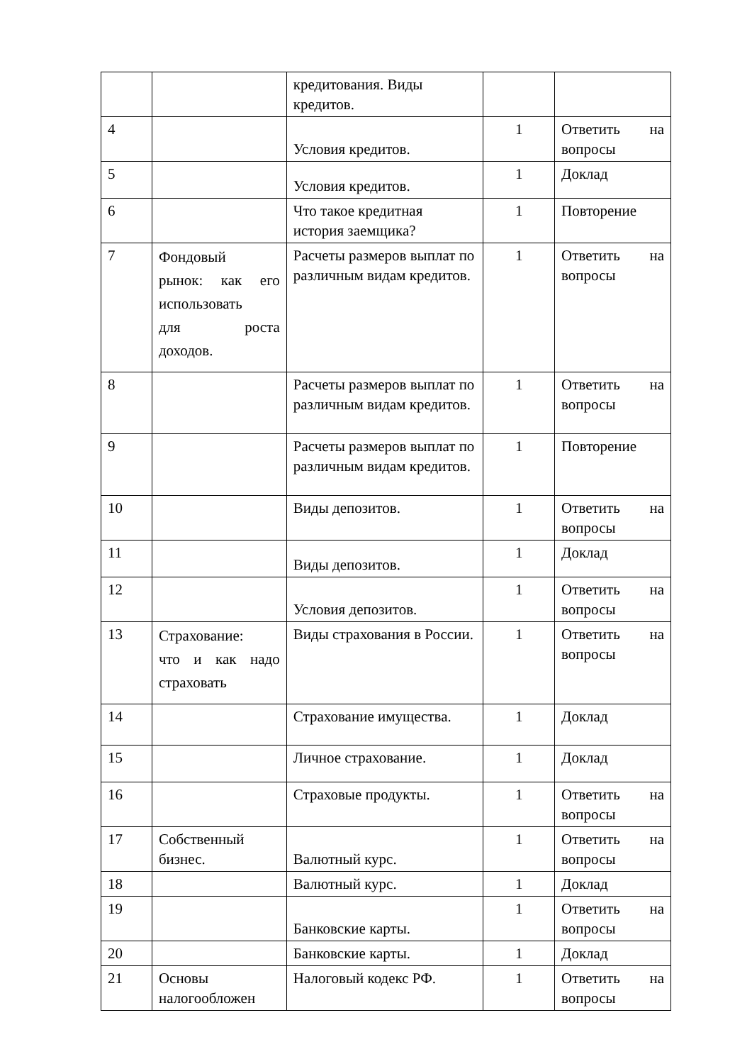| | | кредитования. Виды кредитов. | | |
| 4 | | Условия кредитов. | 1 | Ответить на вопросы |
| 5 | | Условия кредитов. | 1 | Доклад |
| 6 | | Что такое кредитная история заемщика? | 1 | Повторение |
| 7 | Фондовый рынок: как его использовать для роста доходов. | Расчеты размеров выплат по различным видам кредитов. | 1 | Ответить на вопросы |
| 8 | | Расчеты размеров выплат по различным видам кредитов. | 1 | Ответить на вопросы |
| 9 | | Расчеты размеров выплат по различным видам кредитов. | 1 | Повторение |
| 10 | | Виды депозитов. | 1 | Ответить на вопросы |
| 11 | | Виды депозитов. | 1 | Доклад |
| 12 | | Условия депозитов. | 1 | Ответить на вопросы |
| 13 | Страхование: что и как надо страховать | Виды страхования в России. | 1 | Ответить на вопросы |
| 14 | | Страхование имущества. | 1 | Доклад |
| 15 | | Личное страхование. | 1 | Доклад |
| 16 | | Страховые продукты. | 1 | Ответить на вопросы |
| 17 | Собственный бизнес. | Валютный курс. | 1 | Ответить на вопросы |
| 18 | | Валютный курс. | 1 | Доклад |
| 19 | | Банковские карты. | 1 | Ответить на вопросы |
| 20 | | Банковские карты. | 1 | Доклад |
| 21 | Основы налогообложен | Налоговый кодекс РФ. | 1 | Ответить на вопросы |